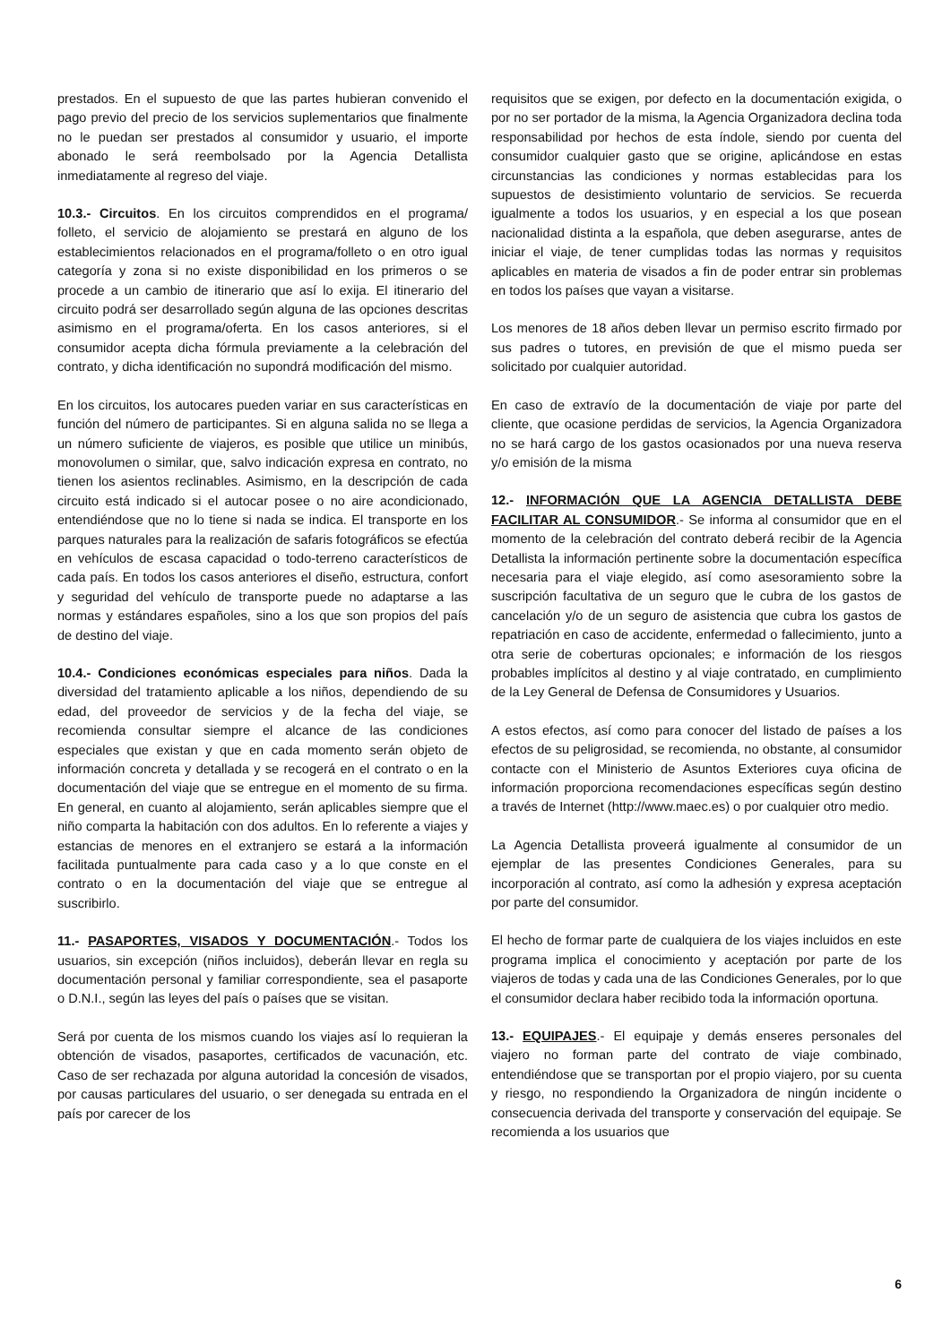prestados. En el supuesto de que las partes hubieran convenido el pago previo del precio de los servicios suplementarios que finalmente no le puedan ser prestados al consumidor y usuario, el importe abonado le será reembolsado por la Agencia Detallista inmediatamente al regreso del viaje.
10.3.- Circuitos. En los circuitos comprendidos en el programa/ folleto, el servicio de alojamiento se prestará en alguno de los establecimientos relacionados en el programa/folleto o en otro igual categoría y zona si no existe disponibilidad en los primeros o se procede a un cambio de itinerario que así lo exija. El itinerario del circuito podrá ser desarrollado según alguna de las opciones descritas asimismo en el programa/oferta. En los casos anteriores, si el consumidor acepta dicha fórmula previamente a la celebración del contrato, y dicha identificación no supondrá modificación del mismo.
En los circuitos, los autocares pueden variar en sus características en función del número de participantes. Si en alguna salida no se llega a un número suficiente de viajeros, es posible que utilice un minibús, monovolumen o similar, que, salvo indicación expresa en contrato, no tienen los asientos reclinables. Asimismo, en la descripción de cada circuito está indicado si el autocar posee o no aire acondicionado, entendiéndose que no lo tiene si nada se indica. El transporte en los parques naturales para la realización de safaris fotográficos se efectúa en vehículos de escasa capacidad o todo-terreno característicos de cada país. En todos los casos anteriores el diseño, estructura, confort y seguridad del vehículo de transporte puede no adaptarse a las normas y estándares españoles, sino a los que son propios del país de destino del viaje.
10.4.- Condiciones económicas especiales para niños. Dada la diversidad del tratamiento aplicable a los niños, dependiendo de su edad, del proveedor de servicios y de la fecha del viaje, se recomienda consultar siempre el alcance de las condiciones especiales que existan y que en cada momento serán objeto de información concreta y detallada y se recogerá en el contrato o en la documentación del viaje que se entregue en el momento de su firma. En general, en cuanto al alojamiento, serán aplicables siempre que el niño comparta la habitación con dos adultos. En lo referente a viajes y estancias de menores en el extranjero se estará a la información facilitada puntualmente para cada caso y a lo que conste en el contrato o en la documentación del viaje que se entregue al suscribirlo.
11.- PASAPORTES, VISADOS Y DOCUMENTACIÓN.- Todos los usuarios, sin excepción (niños incluidos), deberán llevar en regla su documentación personal y familiar correspondiente, sea el pasaporte o D.N.I., según las leyes del país o países que se visitan.
Será por cuenta de los mismos cuando los viajes así lo requieran la obtención de visados, pasaportes, certificados de vacunación, etc. Caso de ser rechazada por alguna autoridad la concesión de visados, por causas particulares del usuario, o ser denegada su entrada en el país por carecer de los
requisitos que se exigen, por defecto en la documentación exigida, o por no ser portador de la misma, la Agencia Organizadora declina toda responsabilidad por hechos de esta índole, siendo por cuenta del consumidor cualquier gasto que se origine, aplicándose en estas circunstancias las condiciones y normas establecidas para los supuestos de desistimiento voluntario de servicios. Se recuerda igualmente a todos los usuarios, y en especial a los que posean nacionalidad distinta a la española, que deben asegurarse, antes de iniciar el viaje, de tener cumplidas todas las normas y requisitos aplicables en materia de visados a fin de poder entrar sin problemas en todos los países que vayan a visitarse.
Los menores de 18 años deben llevar un permiso escrito firmado por sus padres o tutores, en previsión de que el mismo pueda ser solicitado por cualquier autoridad.
En caso de extravío de la documentación de viaje por parte del cliente, que ocasione perdidas de servicios, la Agencia Organizadora no se hará cargo de los gastos ocasionados por una nueva reserva y/o emisión de la misma
12.- INFORMACIÓN QUE LA AGENCIA DETALLISTA DEBE FACILITAR AL CONSUMIDOR.- Se informa al consumidor que en el momento de la celebración del contrato deberá recibir de la Agencia Detallista la información pertinente sobre la documentación específica necesaria para el viaje elegido, así como asesoramiento sobre la suscripción facultativa de un seguro que le cubra de los gastos de cancelación y/o de un seguro de asistencia que cubra los gastos de repatriación en caso de accidente, enfermedad o fallecimiento, junto a otra serie de coberturas opcionales; e información de los riesgos probables implícitos al destino y al viaje contratado, en cumplimiento de la Ley General de Defensa de Consumidores y Usuarios.
A estos efectos, así como para conocer del listado de países a los efectos de su peligrosidad, se recomienda, no obstante, al consumidor contacte con el Ministerio de Asuntos Exteriores cuya oficina de información proporciona recomendaciones específicas según destino a través de Internet (http://www.maec.es) o por cualquier otro medio.
La Agencia Detallista proveerá igualmente al consumidor de un ejemplar de las presentes Condiciones Generales, para su incorporación al contrato, así como la adhesión y expresa aceptación por parte del consumidor.
El hecho de formar parte de cualquiera de los viajes incluidos en este programa implica el conocimiento y aceptación por parte de los viajeros de todas y cada una de las Condiciones Generales, por lo que el consumidor declara haber recibido toda la información oportuna.
13.- EQUIPAJES.- El equipaje y demás enseres personales del viajero no forman parte del contrato de viaje combinado, entendiéndose que se transportan por el propio viajero, por su cuenta y riesgo, no respondiendo la Organizadora de ningún incidente o consecuencia derivada del transporte y conservación del equipaje. Se recomienda a los usuarios que
6